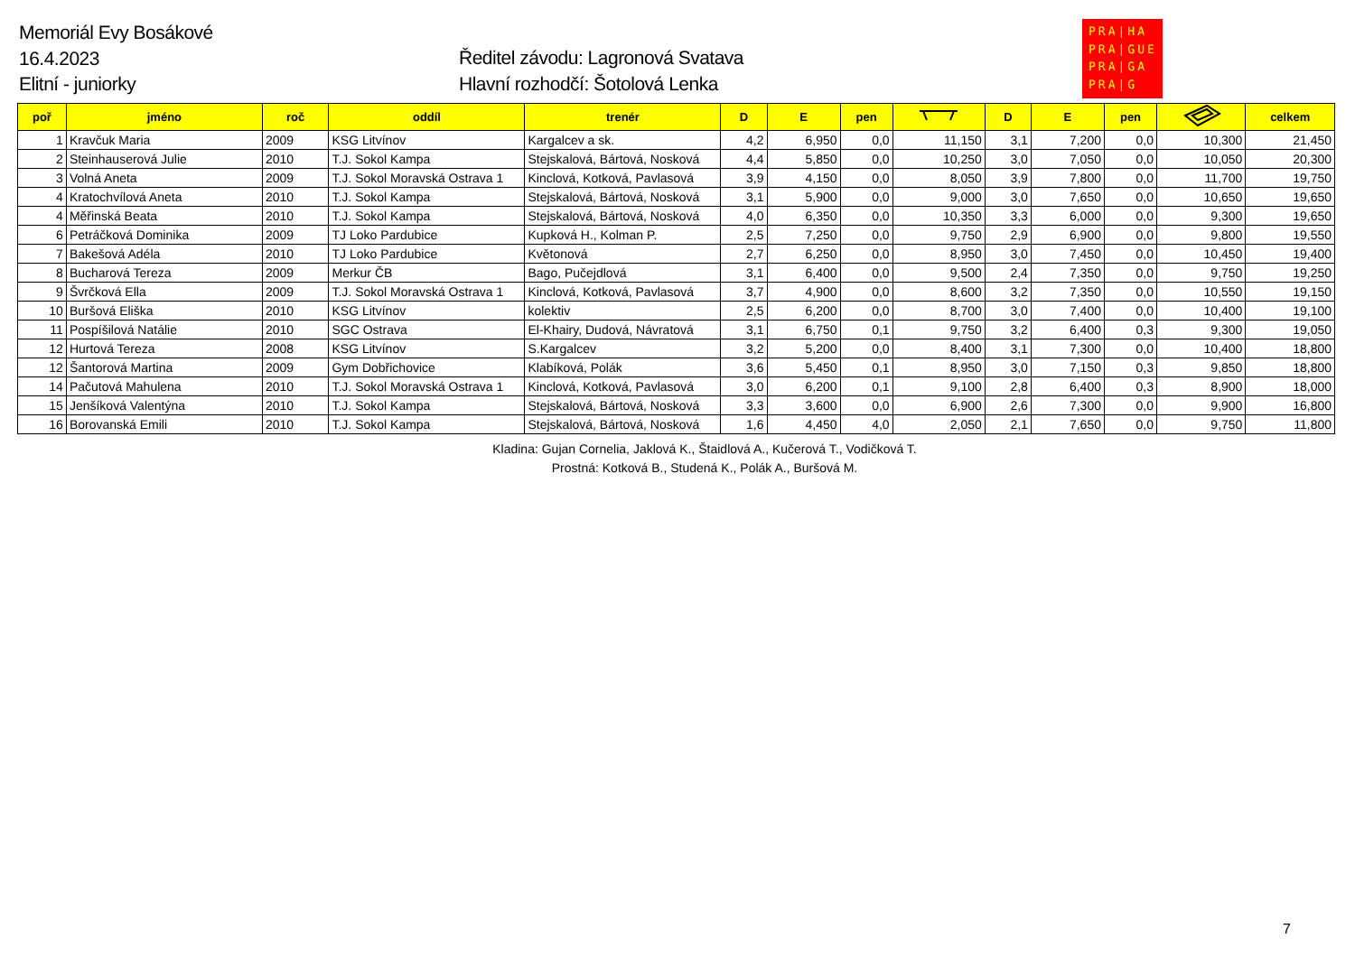Memoriál Evy Bosákové
16.4.2023
Elitní - juniorky
Ředitel závodu: Lagronová Svatava
Hlavní rozhodčí: Šotolová Lenka
PRA|HA
PRA|GUE
PRA|GA
PRA|G
| poř | jméno | roč | oddíl | trenér | D | E | pen | | D | E | pen | | celkem |
| --- | --- | --- | --- | --- | --- | --- | --- | --- | --- | --- | --- | --- | --- |
| 1 | Kravčuk Maria | 2009 | KSG Litvínov | Kargalcev a sk. | 4,2 | 6,950 | 0,0 | 11,150 | 3,1 | 7,200 | 0,0 | 10,300 | 21,450 |
| 2 | Steinhauserová Julie | 2010 | T.J. Sokol Kampa | Stejskalová, Bártová, Nosková | 4,4 | 5,850 | 0,0 | 10,250 | 3,0 | 7,050 | 0,0 | 10,050 | 20,300 |
| 3 | Volná Aneta | 2009 | T.J. Sokol Moravská Ostrava 1 | Kinclová, Kotková, Pavlasová | 3,9 | 4,150 | 0,0 | 8,050 | 3,9 | 7,800 | 0,0 | 11,700 | 19,750 |
| 4 | Kratochvílová Aneta | 2010 | T.J. Sokol Kampa | Stejskalová, Bártová, Nosková | 3,1 | 5,900 | 0,0 | 9,000 | 3,0 | 7,650 | 0,0 | 10,650 | 19,650 |
| 4 | Měřinská Beata | 2010 | T.J. Sokol Kampa | Stejskalová, Bártová, Nosková | 4,0 | 6,350 | 0,0 | 10,350 | 3,3 | 6,000 | 0,0 | 9,300 | 19,650 |
| 6 | Petráčková Dominika | 2009 | TJ Loko Pardubice | Kupková H., Kolman P. | 2,5 | 7,250 | 0,0 | 9,750 | 2,9 | 6,900 | 0,0 | 9,800 | 19,550 |
| 7 | Bakešová Adéla | 2010 | TJ Loko Pardubice | Květonová | 2,7 | 6,250 | 0,0 | 8,950 | 3,0 | 7,450 | 0,0 | 10,450 | 19,400 |
| 8 | Bucharová Tereza | 2009 | Merkur ČB | Bago, Pučejdlová | 3,1 | 6,400 | 0,0 | 9,500 | 2,4 | 7,350 | 0,0 | 9,750 | 19,250 |
| 9 | Švrčková Ella | 2009 | T.J. Sokol Moravská Ostrava 1 | Kinclová, Kotková, Pavlasová | 3,7 | 4,900 | 0,0 | 8,600 | 3,2 | 7,350 | 0,0 | 10,550 | 19,150 |
| 10 | Buršová Eliška | 2010 | KSG Litvínov | kolektiv | 2,5 | 6,200 | 0,0 | 8,700 | 3,0 | 7,400 | 0,0 | 10,400 | 19,100 |
| 11 | Pospíšilová Natálie | 2010 | SGC Ostrava | El-Khairy, Dudová, Návratová | 3,1 | 6,750 | 0,1 | 9,750 | 3,2 | 6,400 | 0,3 | 9,300 | 19,050 |
| 12 | Hurtová Tereza | 2008 | KSG Litvínov | S.Kargalcev | 3,2 | 5,200 | 0,0 | 8,400 | 3,1 | 7,300 | 0,0 | 10,400 | 18,800 |
| 12 | Šantorová Martina | 2009 | Gym Dobřichovice | Klabíková, Polák | 3,6 | 5,450 | 0,1 | 8,950 | 3,0 | 7,150 | 0,3 | 9,850 | 18,800 |
| 14 | Pačutová Mahulena | 2010 | T.J. Sokol Moravská Ostrava 1 | Kinclová, Kotková, Pavlasová | 3,0 | 6,200 | 0,1 | 9,100 | 2,8 | 6,400 | 0,3 | 8,900 | 18,000 |
| 15 | Jenšíková Valentýna | 2010 | T.J. Sokol Kampa | Stejskalová, Bártová, Nosková | 3,3 | 3,600 | 0,0 | 6,900 | 2,6 | 7,300 | 0,0 | 9,900 | 16,800 |
| 16 | Borovanská Emili | 2010 | T.J. Sokol Kampa | Stejskalová, Bártová, Nosková | 1,6 | 4,450 | 4,0 | 2,050 | 2,1 | 7,650 | 0,0 | 9,750 | 11,800 |
Kladina: Gujan Cornelia, Jaklová K., Štaidlová A., Kučerová T., Vodičková T.
Prostná: Kotková B., Studená K., Polák A., Buršová M.
7